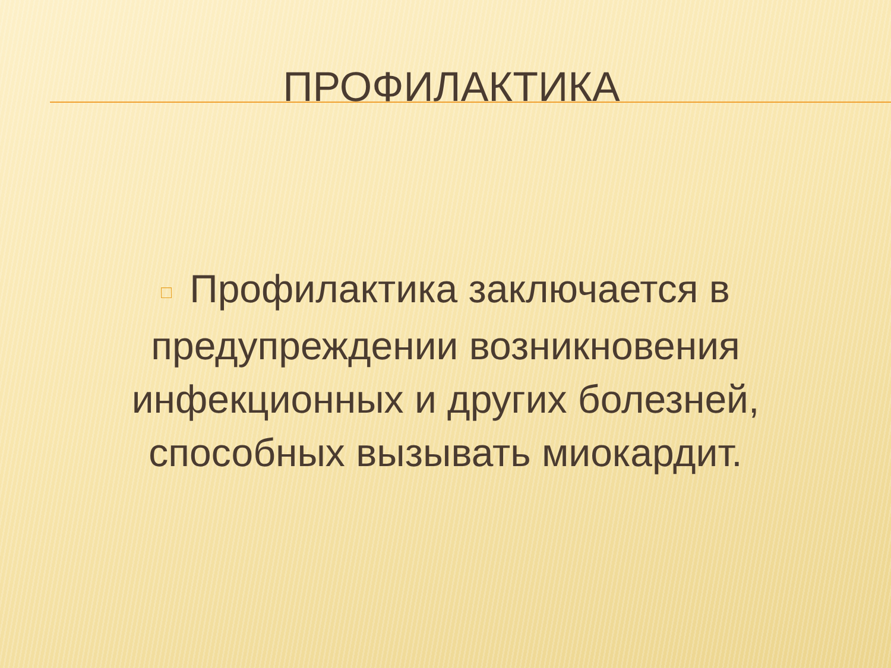ПРОФИЛАКТИКА
□ Профилактика заключается в предупреждении возникновения инфекционных и других болезней, способных вызывать миокардит.